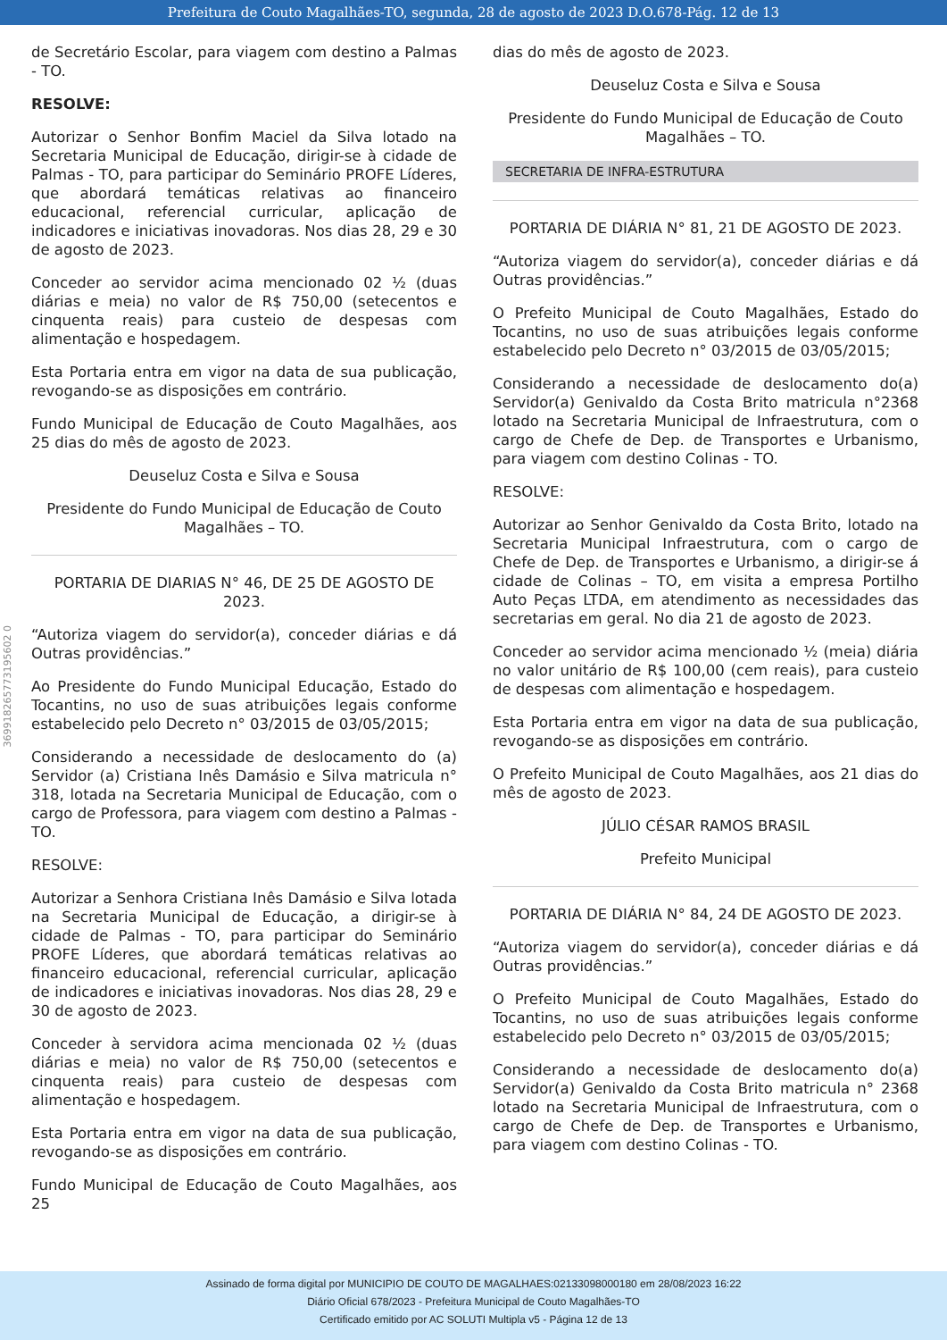Prefeitura de Couto Magalhães-TO, segunda, 28 de agosto de 2023 D.O.678-Pág. 12 de 13
369918265773195602 0
de Secretário Escolar, para viagem com destino a Palmas - TO.
RESOLVE:
Autorizar o Senhor Bonfim Maciel da Silva lotado na Secretaria Municipal de Educação, dirigir-se à cidade de Palmas - TO, para participar do Seminário PROFE Líderes, que abordará temáticas relativas ao financeiro educacional, referencial curricular, aplicação de indicadores e iniciativas inovadoras. Nos dias 28, 29 e 30 de agosto de 2023.
Conceder ao servidor acima mencionado 02 ½ (duas diárias e meia) no valor de R$ 750,00 (setecentos e cinquenta reais) para custeio de despesas com alimentação e hospedagem.
Esta Portaria entra em vigor na data de sua publicação, revogando-se as disposições em contrário.
Fundo Municipal de Educação de Couto Magalhães, aos 25 dias do mês de agosto de 2023.
Deuseluz Costa e Silva e Sousa
Presidente do Fundo Municipal de Educação de Couto Magalhães – TO.
PORTARIA DE DIARIAS N° 46, DE 25 DE AGOSTO DE 2023.
“Autoriza viagem do servidor(a), conceder diárias e dá Outras providências.”
Ao Presidente do Fundo Municipal Educação, Estado do Tocantins, no uso de suas atribuições legais conforme estabelecido pelo Decreto n° 03/2015 de 03/05/2015;
Considerando a necessidade de deslocamento do (a) Servidor (a) Cristiana Inês Damásio e Silva matricula n° 318, lotada na Secretaria Municipal de Educação, com o cargo de Professora, para viagem com destino a Palmas - TO.
RESOLVE:
Autorizar a Senhora Cristiana Inês Damásio e Silva lotada na Secretaria Municipal de Educação, a dirigir-se à cidade de Palmas - TO, para participar do Seminário PROFE Líderes, que abordará temáticas relativas ao financeiro educacional, referencial curricular, aplicação de indicadores e iniciativas inovadoras. Nos dias 28, 29 e 30 de agosto de 2023.
Conceder à servidora acima mencionada 02 ½ (duas diárias e meia) no valor de R$ 750,00 (setecentos e cinquenta reais) para custeio de despesas com alimentação e hospedagem.
Esta Portaria entra em vigor na data de sua publicação, revogando-se as disposições em contrário.
Fundo Municipal de Educação de Couto Magalhães, aos 25
dias do mês de agosto de 2023.
Deuseluz Costa e Silva e Sousa
Presidente do Fundo Municipal de Educação de Couto Magalhães – TO.
SECRETARIA DE INFRA-ESTRUTURA
PORTARIA DE DIÁRIA N° 81, 21 DE AGOSTO DE 2023.
“Autoriza viagem do servidor(a), conceder diárias e dá Outras providências.”
O Prefeito Municipal de Couto Magalhães, Estado do Tocantins, no uso de suas atribuições legais conforme estabelecido pelo Decreto n° 03/2015 de 03/05/2015;
Considerando a necessidade de deslocamento do(a) Servidor(a) Genivaldo da Costa Brito matricula n°2368 lotado na Secretaria Municipal de Infraestrutura, com o cargo de Chefe de Dep. de Transportes e Urbanismo, para viagem com destino Colinas - TO.
RESOLVE:
Autorizar ao Senhor Genivaldo da Costa Brito, lotado na Secretaria Municipal Infraestrutura, com o cargo de Chefe de Dep. de Transportes e Urbanismo, a dirigir-se á cidade de Colinas – TO, em visita a empresa Portilho Auto Peças LTDA, em atendimento as necessidades das secretarias em geral. No dia 21 de agosto de 2023.
Conceder ao servidor acima mencionado ½ (meia) diária no valor unitário de R$ 100,00 (cem reais), para custeio de despesas com alimentação e hospedagem.
Esta Portaria entra em vigor na data de sua publicação, revogando-se as disposições em contrário.
O Prefeito Municipal de Couto Magalhães, aos 21 dias do mês de agosto de 2023.
JÚLIO CÉSAR RAMOS BRASIL
Prefeito Municipal
PORTARIA DE DIÁRIA N° 84, 24 DE AGOSTO DE 2023.
“Autoriza viagem do servidor(a), conceder diárias e dá Outras providências.”
O Prefeito Municipal de Couto Magalhães, Estado do Tocantins, no uso de suas atribuições legais conforme estabelecido pelo Decreto n° 03/2015 de 03/05/2015;
Considerando a necessidade de deslocamento do(a) Servidor(a) Genivaldo da Costa Brito matricula n° 2368 lotado na Secretaria Municipal de Infraestrutura, com o cargo de Chefe de Dep. de Transportes e Urbanismo, para viagem com destino Colinas - TO.
Assinado de forma digital por MUNICIPIO DE COUTO DE MAGALHAES:02133098000180 em 28/08/2023 16:22
Diário Oficial 678/2023 - Prefeitura Municipal de Couto Magalhães-TO
Certificado emitido por AC SOLUTI Multipla v5 - Página 12 de 13